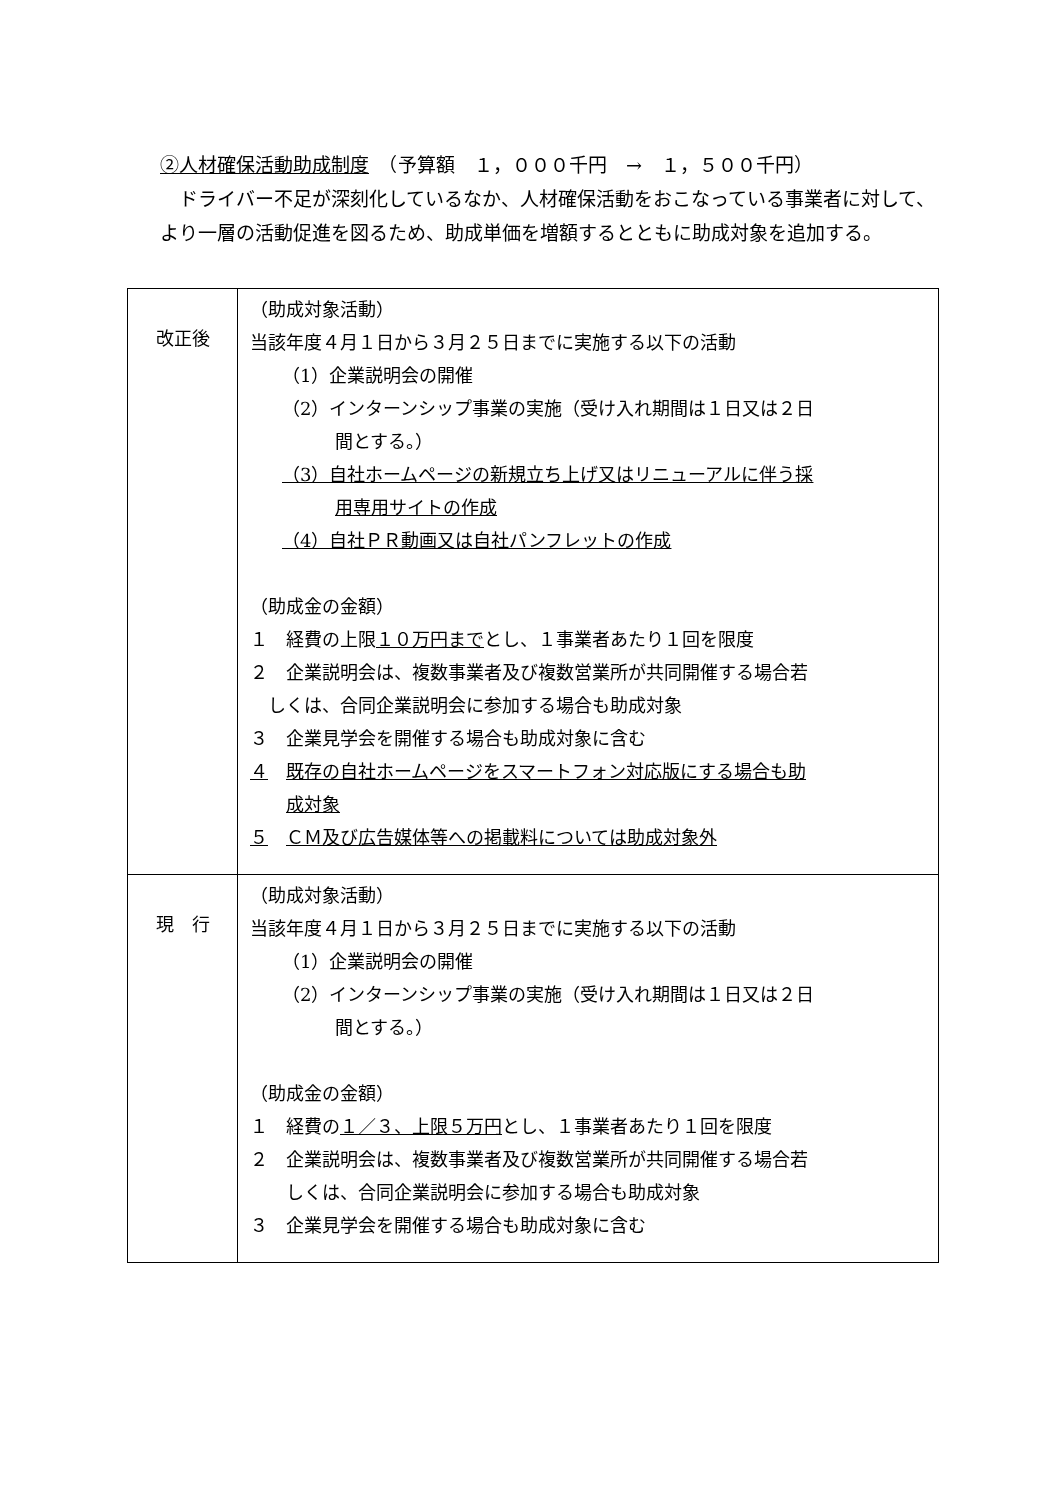②人材確保活動助成制度　（予算額　１，０００千円　→　１，５００千円）
　ドライバー不足が深刻化しているなか、人材確保活動をおこなっている事業者に対して、より一層の活動促進を図るため、助成単価を増額するとともに助成対象を追加する。
| 改正後 | （助成対象活動） 当該年度４月１日から３月２５日までに実施する以下の活動 （1）企業説明会の開催 （2）インターンシップ事業の実施（受け入れ期間は１日又は２日 間とする。） （3）自社ホームページの新規立ち上げ又はリニューアルに伴う採 用専用サイトの作成 （4）自社ＰＲ動画又は自社パンフレットの作成 （助成金の金額） １ 経費の上限 １０万円まで とし、１事業者あたり１回を限度 ２ 企業説明会は、複数事業者及び複数営業所が共同開催する場合若 しくは、合同企業説明会に参加する場合も助成対象 ３ 企業見学会を開催する場合も助成対象に含む ４ 既存の自社ホームページをスマートフォン対応版にする場合も助 成対象 ５ ＣＭ及び広告媒体等への掲載料については助成対象外 |
| 現 行 | （助成対象活動） 当該年度４月１日から３月２５日までに実施する以下の活動 （1）企業説明会の開催 （2）インターンシップ事業の実施（受け入れ期間は１日又は２日 間とする。） （助成金の金額） １ 経費の １／３、上限５万円 とし、１事業者あたり１回を限度 ２ 企業説明会は、複数事業者及び複数営業所が共同開催する場合若 しくは、合同企業説明会に参加する場合も助成対象 ３ 企業見学会を開催する場合も助成対象に含む |